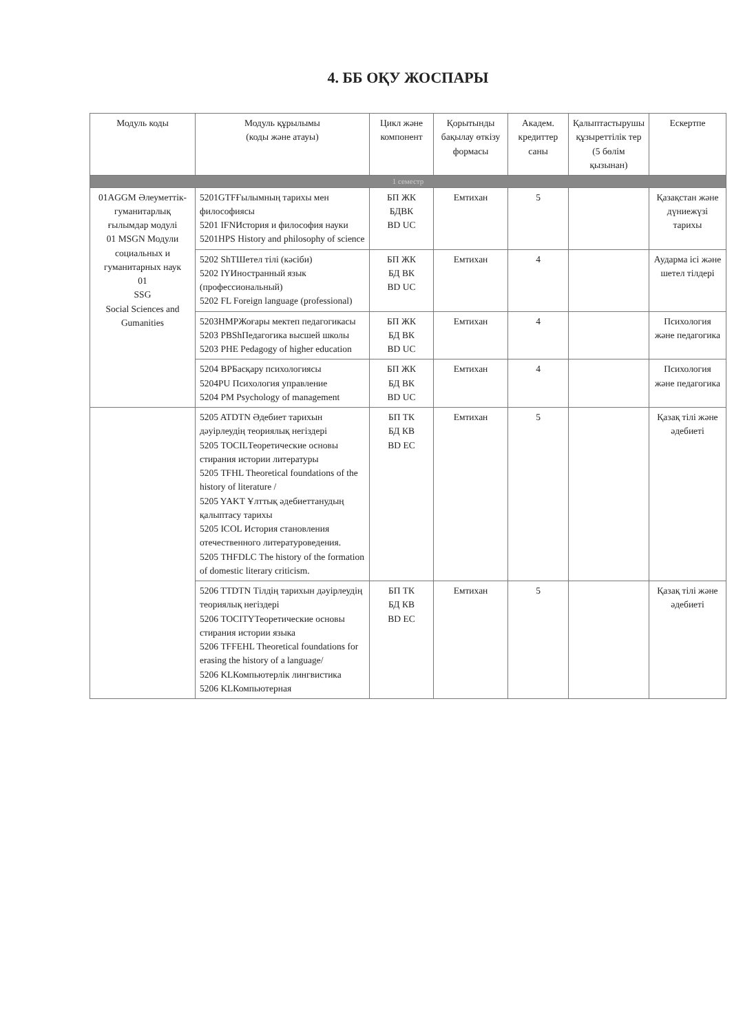4. ББ ОҚУ ЖОСПАРЫ
| Модуль коды | Модуль құрылымы (коды және атауы) | Цикл және компонент | Қорытынды бақылау өткізу формасы | Академ. кредиттер саны | Қалыптастырушы құзыреттілік тер (5 бөлім қызынан) | Ескертпе |
| --- | --- | --- | --- | --- | --- | --- |
| 1 семестр | | | | | | |
| 01AGGM Әлеуметтік-гуманитарлық ғылымдар модулі 01 MSGN Модули социальных и гуманитарных наук 01 SSG Social Sciences and Gumanities | 5201GTFҒылымның тарихы мен философиясы 5201 IFNИстория и философия науки 5201HPS History and philosophy of science | БП ЖК БДВК BD UC | Емтихан | 5 | | Қазақстан және дүниежүзі тарихы |
| | 5202 ShTШетел тілі (кәсіби) 5202 IYИностранный язык (профессиональный) 5202 FL Foreign language (professional) | БП ЖК БД ВК BD UC | Емтихан | 4 | | Аударма ісі және шетел тілдері |
| | 5203HMPЖоғары мектеп педагогикасы 5203 PBShПедагогика высшей школы 5203 PHE Pedagogy of higher education | БП ЖК БД ВК BD UC | Емтихан | 4 | | Психология және педагогика |
| | 5204 BPБасқару психологиясы 5204PU Психология управление 5204 PM Psychology of management | БП ЖК БД ВК BD UC | Емтихан | 4 | | Психология және педагогика |
| | 5205 ATDTN Әдебиет тарихын дәуірлеудің теориялық негіздері 5205 TOCILТеоретические основы стирания истории литературы 5205 TFHL Theoretical foundations of the history of literature / 5205 YAKT Ұлттық әдебиеттанудың қалыптасу тарихы 5205 ICOL История становления отечественного литературоведения. 5205 THFDLC The history of the formation of domestic literary criticism. | БП ТК БД КВ BD EC | Емтихан | 5 | | Қазақ тілі және әдебиеті |
| | 5206 TTDTN Тілдің тарихын дәуірлеудің теориялық негіздері 5206 TOCITYТеоретические основы стирания истории языка 5206 TFFEHL Theoretical foundations for erasing the history of a language/ 5206 KLКомпьютерлік лингвистика 5206 KLКомпьютерная | БП ТК БД КВ BD EC | Емтихан | 5 | | Қазақ тілі және әдебиеті |